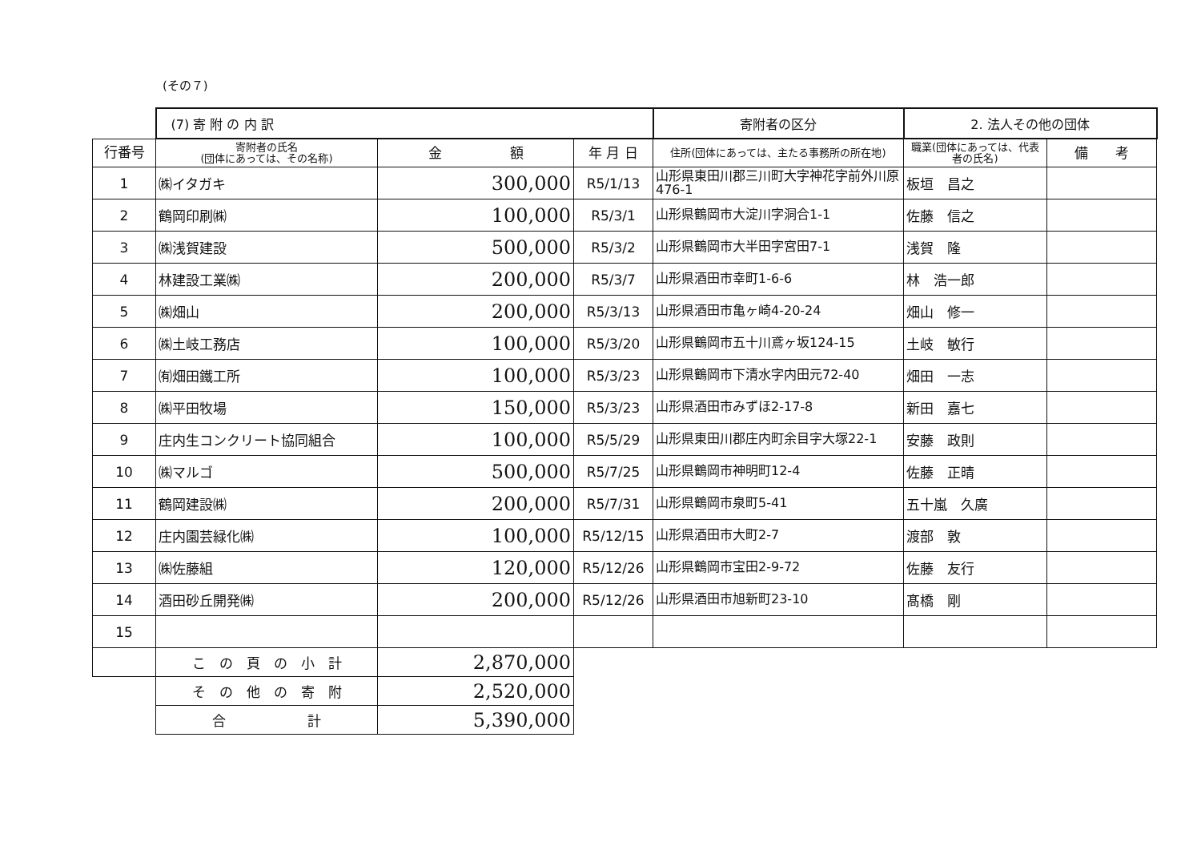(その７)
| | (7) 寄 附 の 内 訳 | | | 寄附者の区分 | 2. 法人その他の団体 | |
| --- | --- | --- | --- | --- | --- | --- |
| 行番号 | 寄附者の氏名 (団体にあっては、その名称) | 金 額 | 年 月 日 | 住所(団体にあっては、主たる事務所の所在地) | 職業(団体にあっては、代表者の氏名) | 備 考 |
| 1 | ㈱イタガキ | 300,000 | R5/1/13 | 山形県東田川郡三川町大字神花字前外川原476-1 | 板垣 昌之 | |
| 2 | 鶴岡印刷㈱ | 100,000 | R5/3/1 | 山形県鶴岡市大淀川字洞合1-1 | 佐藤 信之 | |
| 3 | ㈱浅賀建設 | 500,000 | R5/3/2 | 山形県鶴岡市大半田字宮田7-1 | 浅賀 隆 | |
| 4 | 林建設工業㈱ | 200,000 | R5/3/7 | 山形県酒田市幸町1-6-6 | 林 浩一郎 | |
| 5 | ㈱畑山 | 200,000 | R5/3/13 | 山形県酒田市亀ヶ崎4-20-24 | 畑山 修一 | |
| 6 | ㈱土岐工務店 | 100,000 | R5/3/20 | 山形県鶴岡市五十川鳶ヶ坂124-15 | 土岐 敏行 | |
| 7 | ㈲畑田鐵工所 | 100,000 | R5/3/23 | 山形県鶴岡市下清水字内田元72-40 | 畑田 一志 | |
| 8 | ㈱平田牧場 | 150,000 | R5/3/23 | 山形県酒田市みずほ2-17-8 | 新田 嘉七 | |
| 9 | 庄内生コンクリート協同組合 | 100,000 | R5/5/29 | 山形県東田川郡庄内町余目字大塚22-1 | 安藤 政則 | |
| 10 | ㈱マルゴ | 500,000 | R5/7/25 | 山形県鶴岡市神明町12-4 | 佐藤 正晴 | |
| 11 | 鶴岡建設㈱ | 200,000 | R5/7/31 | 山形県鶴岡市泉町5-41 | 五十嵐 久廣 | |
| 12 | 庄内園芸緑化㈱ | 100,000 | R5/12/15 | 山形県酒田市大町2-7 | 渡部 敦 | |
| 13 | ㈱佐藤組 | 120,000 | R5/12/26 | 山形県鶴岡市宝田2-9-72 | 佐藤 友行 | |
| 14 | 酒田砂丘開発㈱ | 200,000 | R5/12/26 | 山形県酒田市旭新町23-10 | 髙橋 剛 | |
| 15 | | | | | | |
| | こ の 頁 の 小 計 | 2,870,000 | | | | |
| | そ の 他 の 寄 附 | 2,520,000 | | | | |
| | 合 計 | 5,390,000 | | | | |